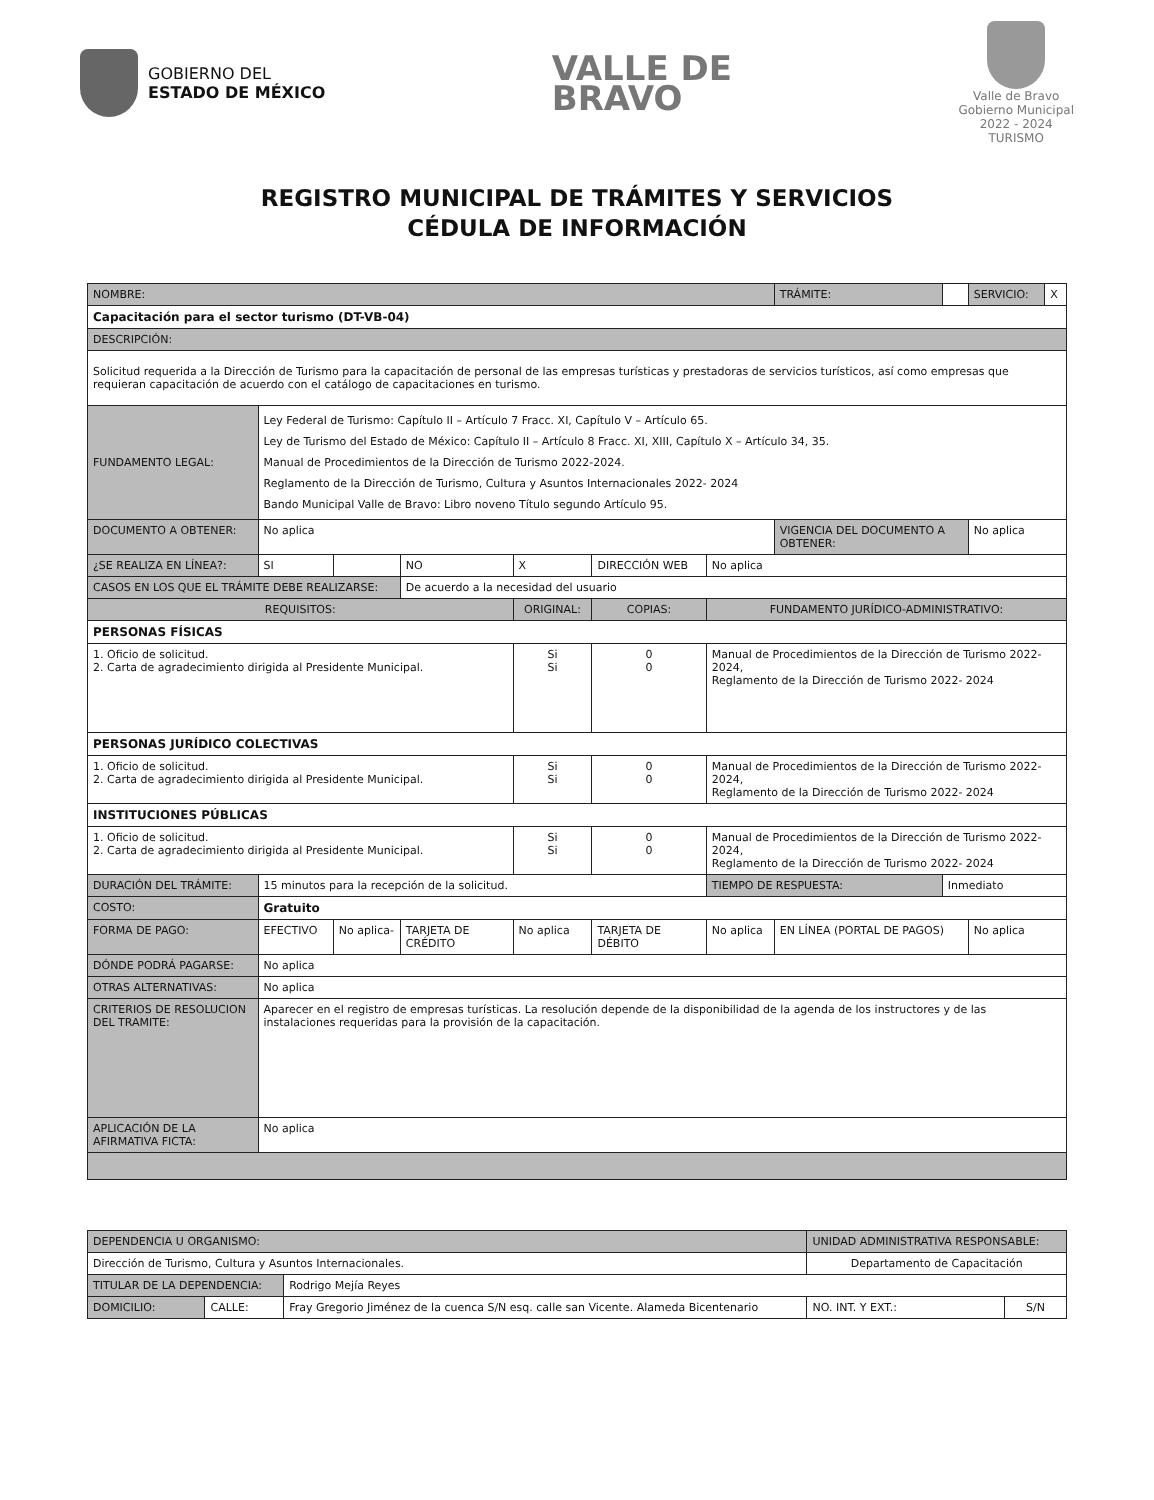GOBIERNO DEL
ESTADO DE MÉXICO
VALLE DE
BRAVO
Valle de Bravo
Gobierno Municipal
2022 - 2024
TURISMO
REGISTRO MUNICIPAL DE TRÁMITES Y SERVICIOS
CÉDULA DE INFORMACIÓN
| NOMBRE: | | | | | | | TRÁMITE: | | SERVICIO: | X |
| Capacitación para el sector turismo (DT-VB-04) | | | | | | | | | | |
| DESCRIPCIÓN: | | | | | | | | | | |
| Solicitud requerida a la Dirección de Turismo para la capacitación de personal de las empresas turísticas y prestadoras de servicios turísticos, así como empresas que requieran capacitación de acuerdo con el catálogo de capacitaciones en turismo. | | | | | | | | | | |
| FUNDAMENTO LEGAL: | Ley Federal de Turismo: Capítulo II – Artículo 7 Fracc. XI, Capítulo V – Artículo 65. Ley de Turismo del Estado de México: Capítulo II – Artículo 8 Fracc. XI, XIII, Capítulo X – Artículo 34, 35. Manual de Procedimientos de la Dirección de Turismo 2022-2024. Reglamento de la Dirección de Turismo, Cultura y Asuntos Internacionales 2022- 2024 Bando Municipal Valle de Bravo: Libro noveno Título segundo Artículo 95. | | | | | | | | | |
| DOCUMENTO A OBTENER: | No aplica | | | | | | VIGENCIA DEL DOCUMENTO A OBTENER: | | No aplica | |
| ¿SE REALIZA EN LÍNEA?: | SI | | NO | X | DIRECCIÓN WEB | No aplica | | | | |
| CASOS EN LOS QUE EL TRÁMITE DEBE REALIZARSE: | | | De acuerdo a la necesidad del usuario | | | | | | | |
| REQUISITOS: | | | | ORIGINAL: | COPIAS: | FUNDAMENTO JURÍDICO-ADMINISTRATIVO: | | | | |
| PERSONAS FÍSICAS | | | | | | | | | | |
| 1. Oficio de solicitud. 2. Carta de agradecimiento dirigida al Presidente Municipal. | | | | Si Si | 0 0 | Manual de Procedimientos de la Dirección de Turismo 2022- 2024, Reglamento de la Dirección de Turismo 2022- 2024 | | | | |
| PERSONAS JURÍDICO COLECTIVAS | | | | | | | | | | |
| 1. Oficio de solicitud. 2. Carta de agradecimiento dirigida al Presidente Municipal. | | | | Si Si | 0 0 | Manual de Procedimientos de la Dirección de Turismo 2022- 2024, Reglamento de la Dirección de Turismo 2022- 2024 | | | | |
| INSTITUCIONES PÚBLICAS | | | | | | | | | | |
| 1. Oficio de solicitud. 2. Carta de agradecimiento dirigida al Presidente Municipal. | | | | Si Si | 0 0 | Manual de Procedimientos de la Dirección de Turismo 2022- 2024, Reglamento de la Dirección de Turismo 2022- 2024 | | | | |
| DURACIÓN DEL TRÁMITE: | 15 minutos para la recepción de la solicitud. | | | | | TIEMPO DE RESPUESTA: | | Inmediato | | |
| COSTO: | Gratuito | | | | | | | | | |
| FORMA DE PAGO: | EFECTIVO | No aplica- | TARJETA DE CRÉDITO | No aplica | TARJETA DE DÉBITO | No aplica | EN LÍNEA (PORTAL DE PAGOS) | | No aplica | |
| DÓNDE PODRÁ PAGARSE: | No aplica | | | | | | | | | |
| OTRAS ALTERNATIVAS: | No aplica | | | | | | | | | |
| CRITERIOS DE RESOLUCION DEL TRAMITE: | Aparecer en el registro de empresas turísticas. La resolución depende de la disponibilidad de la agenda de los instructores y de las instalaciones requeridas para la provisión de la capacitación. | | | | | | | | | |
| APLICACIÓN DE LA AFIRMATIVA FICTA: | No aplica | | | | | | | | | |
| DEPENDENCIA U ORGANISMO: | | | UNIDAD ADMINISTRATIVA RESPONSABLE: | |
| Dirección de Turismo, Cultura y Asuntos Internacionales. | | | Departamento de Capacitación | |
| TITULAR DE LA DEPENDENCIA: | | Rodrigo Mejía Reyes | | |
| DOMICILIO: | CALLE: | Fray Gregorio Jiménez de la cuenca S/N esq. calle san Vicente. Alameda Bicentenario | NO. INT. Y EXT.: | S/N |